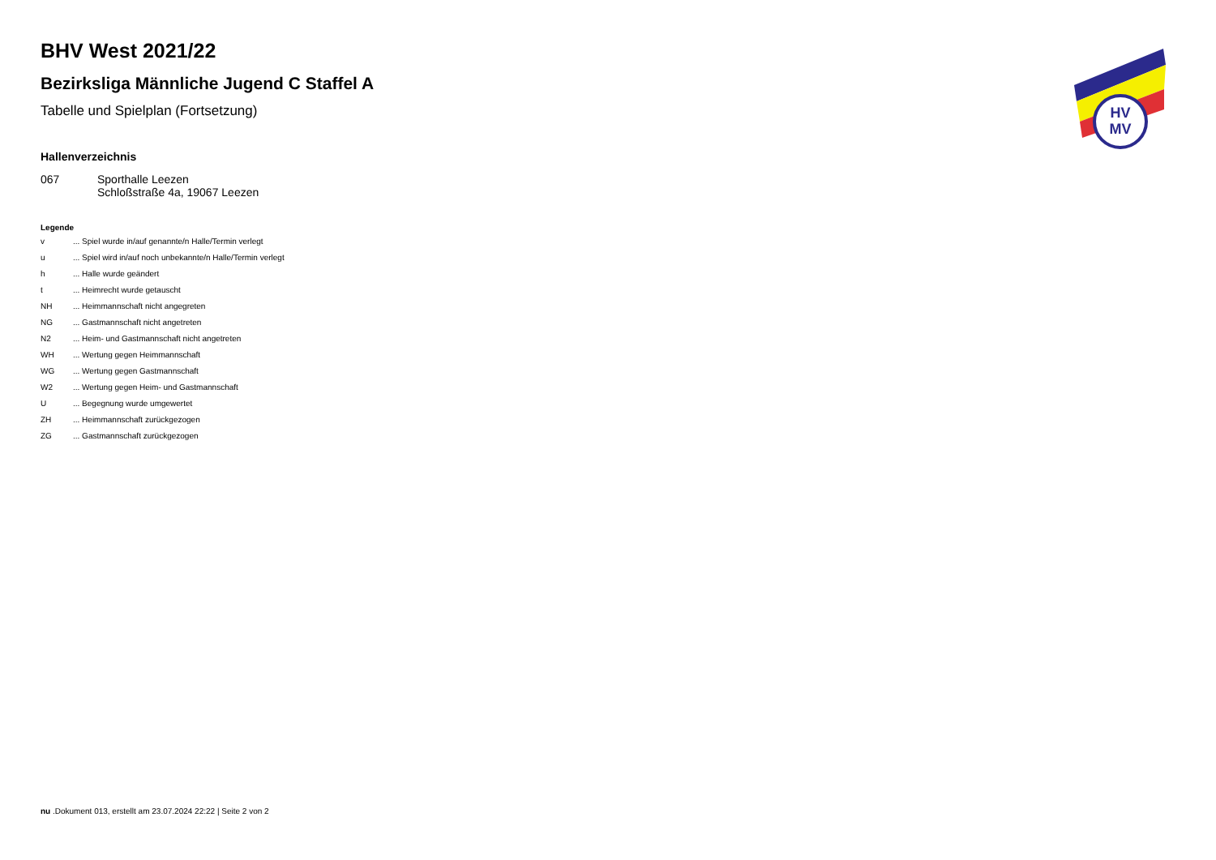HV
MV
BHV West 2021/22
Bezirksliga Männliche Jugend C Staffel A
Tabelle und Spielplan (Fortsetzung)
Hallenverzeichnis
| 067 | Sporthalle Leezen Schloßstraße 4a, 19067 Leezen |
Legende
| v | ... Spiel wurde in/auf genannte/n Halle/Termin verlegt |
| u | ... Spiel wird in/auf noch unbekannte/n Halle/Termin verlegt |
| h | ... Halle wurde geändert |
| t | ... Heimrecht wurde getauscht |
| NH | ... Heimmannschaft nicht angegreten |
| NG | ... Gastmannschaft nicht angetreten |
| N2 | ... Heim- und Gastmannschaft nicht angetreten |
| WH | ... Wertung gegen Heimmannschaft |
| WG | ... Wertung gegen Gastmannschaft |
| W2 | ... Wertung gegen Heim- und Gastmannschaft |
| U | ... Begegnung wurde umgewertet |
| ZH | ... Heimmannschaft zurückgezogen |
| ZG | ... Gastmannschaft zurückgezogen |
nu .Dokument 013, erstellt am 23.07.2024 22:22 | Seite 2 von 2